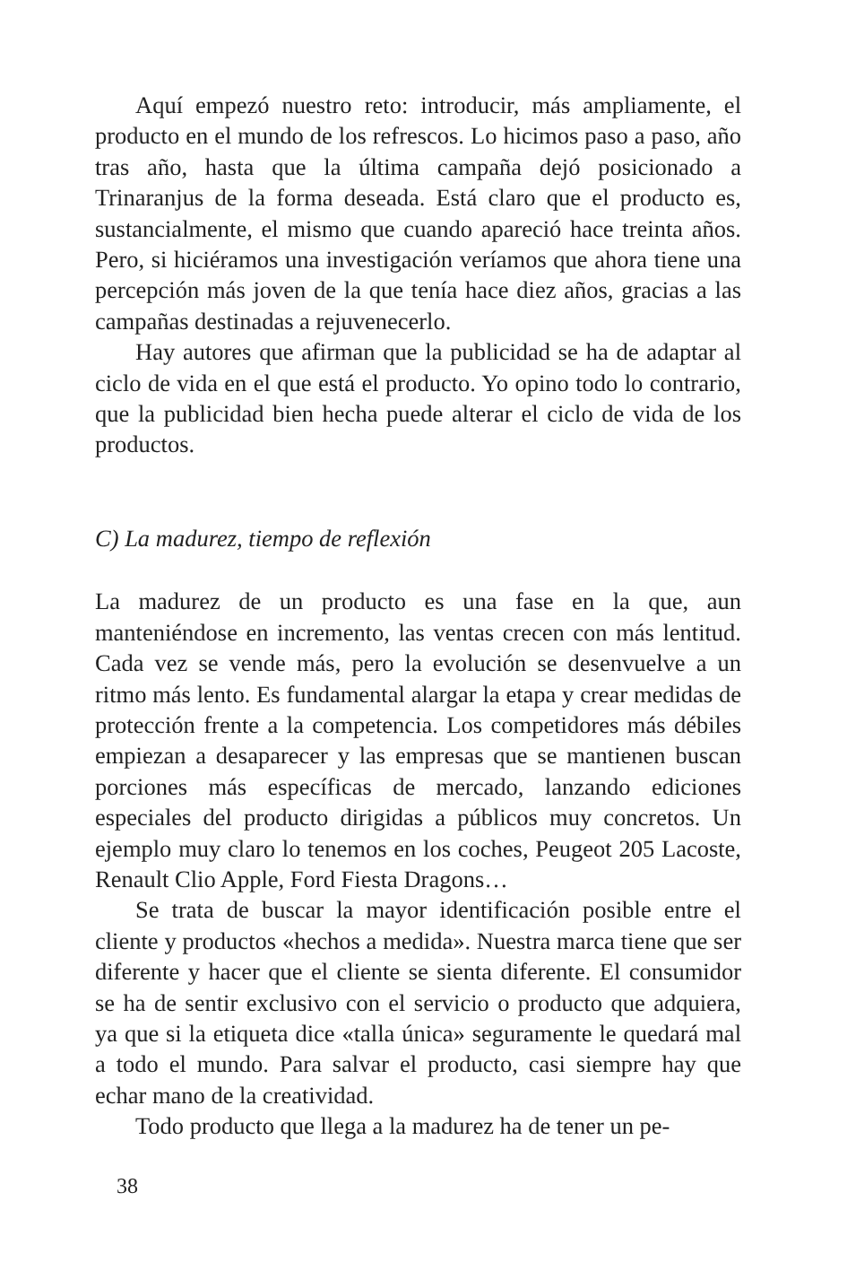Aquí empezó nuestro reto: introducir, más ampliamente, el producto en el mundo de los refrescos. Lo hicimos paso a paso, año tras año, hasta que la última campaña dejó posicionado a Trinaranjus de la forma deseada. Está claro que el producto es, sustancialmente, el mismo que cuando apareció hace treinta años. Pero, si hiciéramos una investigación veríamos que ahora tiene una percepción más joven de la que tenía hace diez años, gracias a las campañas destinadas a rejuvenecerlo.
Hay autores que afirman que la publicidad se ha de adaptar al ciclo de vida en el que está el producto. Yo opino todo lo contrario, que la publicidad bien hecha puede alterar el ciclo de vida de los productos.
C) La madurez, tiempo de reflexión
La madurez de un producto es una fase en la que, aun manteniéndose en incremento, las ventas crecen con más lentitud. Cada vez se vende más, pero la evolución se desenvuelve a un ritmo más lento. Es fundamental alargar la etapa y crear medidas de protección frente a la competencia. Los competidores más débiles empiezan a desaparecer y las empresas que se mantienen buscan porciones más específicas de mercado, lanzando ediciones especiales del producto dirigidas a públicos muy concretos. Un ejemplo muy claro lo tenemos en los coches, Peugeot 205 Lacoste, Renault Clio Apple, Ford Fiesta Dragons…
Se trata de buscar la mayor identificación posible entre el cliente y productos «hechos a medida». Nuestra marca tiene que ser diferente y hacer que el cliente se sienta diferente. El consumidor se ha de sentir exclusivo con el servicio o producto que adquiera, ya que si la etiqueta dice «talla única» seguramente le quedará mal a todo el mundo. Para salvar el producto, casi siempre hay que echar mano de la creatividad.
Todo producto que llega a la madurez ha de tener un pe-
38